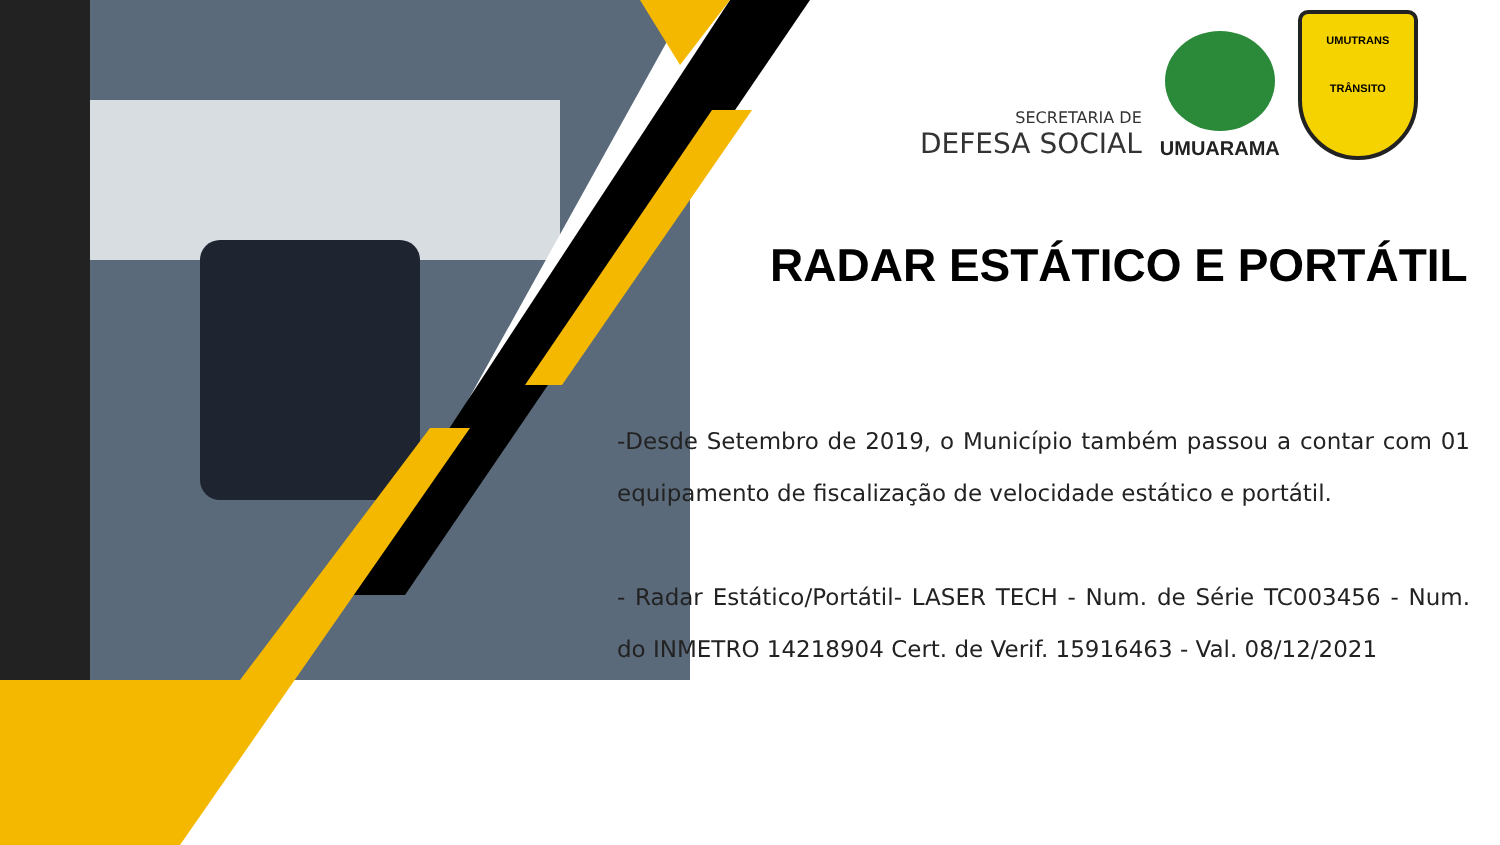SECRETARIA DE
DEFESA SOCIAL
UMUARAMA
UMUTRANS
TRÂNSITO
RADAR ESTÁTICO E PORTÁTIL
-Desde Setembro de 2019, o Município também passou a contar com 01 equipamento de fiscalização de velocidade estático e portátil.
- Radar Estático/Portátil- LASER TECH - Num. de Série TC003456 - Num. do INMETRO 14218904 Cert. de Verif. 15916463 - Val. 08/12/2021